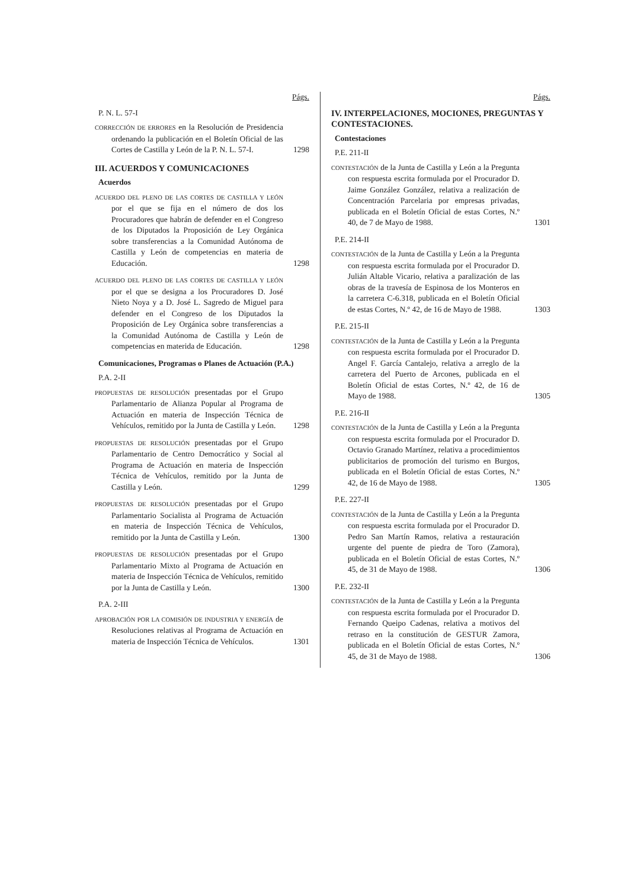Págs.
P. N. L. 57-I
CORRECCIÓN DE ERRORES en la Resolución de Presidencia ordenando la publicación en el Boletín Oficial de las Cortes de Castilla y León de la P. N. L. 57-I.
1298
III. ACUERDOS Y COMUNICACIONES
Acuerdos
ACUERDO DEL PLENO DE LAS CORTES DE CASTILLA Y LEÓN por el que se fija en el número de dos los Procuradores que habrán de defender en el Congreso de los Diputados la Proposición de Ley Orgánica sobre transferencias a la Comunidad Autónoma de Castilla y León de competencias en materia de Educación.
1298
ACUERDO DEL PLENO DE LAS CORTES DE CASTILLA Y LEÓN por el que se designa a los Procuradores D. José Nieto Noya y a D. José L. Sagredo de Miguel para defender en el Congreso de los Diputados la Proposición de Ley Orgánica sobre transferencias a la Comunidad Autónoma de Castilla y León de competencias en materida de Educación.
1298
Comunicaciones, Programas o Planes de Actuación (P.A.)
P.A. 2-II
PROPUESTAS DE RESOLUCIÓN presentadas por el Grupo Parlamentario de Alianza Popular al Programa de Actuación en materia de Inspección Técnica de Vehículos, remitido por la Junta de Castilla y León.
1298
PROPUESTAS DE RESOLUCIÓN presentadas por el Grupo Parlamentario de Centro Democrático y Social al Programa de Actuación en materia de Inspección Técnica de Vehículos, remitido por la Junta de Castilla y León.
1299
PROPUESTAS DE RESOLUCIÓN presentadas por el Grupo Parlamentario Socialista al Programa de Actuación en materia de Inspección Técnica de Vehículos, remitido por la Junta de Castilla y León.
1300
PROPUESTAS DE RESOLUCIÓN presentadas por el Grupo Parlamentario Mixto al Programa de Actuación en materia de Inspección Técnica de Vehículos, remitido por la Junta de Castilla y León.
1300
P.A. 2-III
APROBACIÓN POR LA COMISIÓN DE INDUSTRIA Y ENERGÍA de Resoluciones relativas al Programa de Actuación en materia de Inspección Técnica de Vehículos.
1301
Págs.
IV. INTERPELACIONES, MOCIONES, PREGUNTAS Y CONTESTACIONES.
Contestaciones
P.E. 211-II
CONTESTACIÓN de la Junta de Castilla y León a la Pregunta con respuesta escrita formulada por el Procurador D. Jaime González González, relativa a realización de Concentración Parcelaria por empresas privadas, publicada en el Boletín Oficial de estas Cortes, N.º 40, de 7 de Mayo de 1988.
1301
P.E. 214-II
CONTESTACIÓN de la Junta de Castilla y León a la Pregunta con respuesta escrita formulada por el Procurador D. Julián Altable Vicario, relativa a paralización de las obras de la travesía de Espinosa de los Monteros en la carretera C-6.318, publicada en el Boletín Oficial de estas Cortes, N.º 42, de 16 de Mayo de 1988.
1303
P.E. 215-II
CONTESTACIÓN de la Junta de Castilla y León a la Pregunta con respuesta escrita formulada por el Procurador D. Angel F. García Cantalejo, relativa a arreglo de la carretera del Puerto de Arcones, publicada en el Boletín Oficial de estas Cortes, N.º 42, de 16 de Mayo de 1988.
1305
P.E. 216-II
CONTESTACIÓN de la Junta de Castilla y León a la Pregunta con respuesta escrita formulada por el Procurador D. Octavio Granado Martínez, relativa a procedimientos publicitarios de promoción del turismo en Burgos, publicada en el Boletín Oficial de estas Cortes, N.º 42, de 16 de Mayo de 1988.
1305
P.E. 227-II
CONTESTACIÓN de la Junta de Castilla y León a la Pregunta con respuesta escrita formulada por el Procurador D. Pedro San Martín Ramos, relativa a restauración urgente del puente de piedra de Toro (Zamora), publicada en el Boletín Oficial de estas Cortes, N.º 45, de 31 de Mayo de 1988.
1306
P.E. 232-II
CONTESTACIÓN de la Junta de Castilla y León a la Pregunta con respuesta escrita formulada por el Procurador D. Fernando Queipo Cadenas, relativa a motivos del retraso en la constitución de GESTUR Zamora, publicada en el Boletín Oficial de estas Cortes, N.º 45, de 31 de Mayo de 1988.
1306